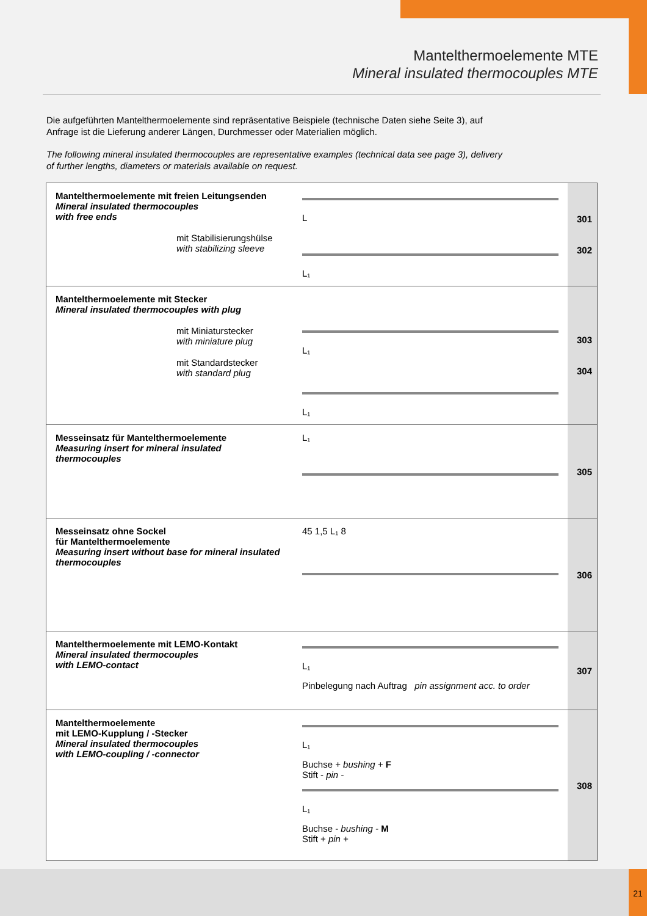Mantelthermoelemente MTE
Mineral insulated thermocouples MTE
Die aufgeführten Mantelthermoelemente sind repräsentative Beispiele (technische Daten siehe Seite 3), auf Anfrage ist die Lieferung anderer Längen, Durchmesser oder Materialien möglich.
The following mineral insulated thermocouples are representative examples (technical data see page 3), delivery of further lengths, diameters or materials available on request.
| Mantelthermoelemente mit freien Leitungsenden Mineral insulated thermocouples with free ends mit Stabilisierungshülse with stabilizing sleeve | L L₁ | 301 302 |
| Mantelthermoelemente mit Stecker Mineral insulated thermocouples with plug mit Miniaturstecker with miniature plug mit Standardstecker with standard plug | L₁ L₁ | 303 304 |
| Messeinsatz für Mantelthermoelemente Measuring insert for mineral insulated thermocouples | L₁ | 305 |
| Messeinsatz ohne Sockel für Mantelthermoelemente Measuring insert without base for mineral insulated thermocouples | 45 1,5 L₁ 8 | 306 |
| Mantelthermoelemente mit LEMO-Kontakt Mineral insulated thermocouples with LEMO-contact | L₁ Pinbelegung nach Auftrag pin assignment acc. to order | 307 |
| Mantelthermoelemente mit LEMO-Kupplung / -Stecker Mineral insulated thermocouples with LEMO-coupling / -connector | L₁ Buchse + bushing + F Stift - pin - L₁ Buchse - bushing - M Stift + pin + | 308 |
21